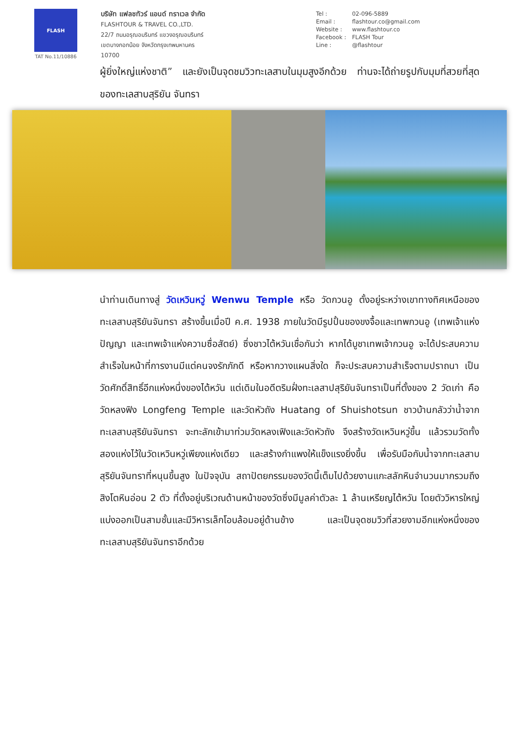FLASH
TAT No.11/10886
บริษัท แฟลชทัวร์ แอนด์ ทราเวล จำกัด
FLASHTOUR & TRAVEL CO.,LTD.
22/7 ถนนอรุณอมรินทร์ แขวงอรุณอมรินทร์
เขตบางกอกน้อย จังหวัดกรุงเทพมหานคร
10700
Tel : 02-096-5889
Email : flashtour.co@gmail.com
Website : www.flashtour.co
Facebook : FLASH Tour
Line : @flashtour
ผู้ยิ่งใหญ่แห่งชาติ” และยังเป็นจุดชมวิวทะเลสาบในมุมสูงอีกด้วย ท่านจะได้ถ่ายรูปกับมุมที่สวยที่สุดของทะเลสาบสุริยัน จันทรา
นำท่านเดินทางสู่ วัดเหวินหวู่ Wenwu Temple หรือ วัดกวนอู ตั้งอยู่ระหว่างเขาทางทิศเหนือของทะเลสาบสุริยันจันทรา สร้างขึ้นเมื่อปี ค.ศ. 1938 ภายในวัดมีรูปปั้นของขงจื้อและเทพกวนอู (เทพเจ้าแห่งปัญญา และเทพเจ้าแห่งความซื่อสัตย์) ซึ่งชาวไต้หวันเชื่อกันว่า หากได้บูชาเทพเจ้ากวนอู จะได้ประสบความสำเร็จในหน้าที่การงานมีแต่คนจงรักภักดี หรือหากวางแผนสิ่งใด ก็จะประสบความสำเร็จตามปราถนา เป็นวัดศักดิ์สิทธิ์อีกแห่งหนึ่งของไต้หวัน แต่เดิมในอดีตริมฝั่งทะเลสาปสุริยันจันทราเป็นที่ตั้งของ 2 วัดเก่า คือวัดหลงฟิง Longfeng Temple และวัดหัวถัง Huatang of Shuishotsun ชาวบ้านกลัวว่าน้ำจากทะเลสาบสุริยันจันทรา จะทะลักเข้ามาท่วมวัดหลงเฟิงและวัดหัวถัง จึงสร้างวัดเหวินหวู่ขึ้น แล้วรวมวัดทั้งสองแห่งไว้ในวัดเหวินหวู่เพียงแห่งเดียว และสร้างกำแพงให้แข็งแรงยิ่งขึ้น เพื่อรับมือกับน้ำจากทะเลสาบสุริยันจันทราที่หนุนขึ้นสูง ในปัจจุบัน สถาปัตยกรรมของวัดนี้เต็มไปด้วยงานแกะสลักหินจำนวนมากรวมถึงสิงโตหินอ่อน 2 ตัว ที่ตั้งอยู่บริเวณด้านหน้าของวัดซึ่งมีมูลค่าตัวละ 1 ล้านเหรียญไต้หวัน โดยตัววิหารใหญ่แบ่งออกเป็นสามชั้นและมีวิหารเล็กโอบล้อมอยู่ด้านข้าง และเป็นจุดชมวิวที่สวยงามอีกแห่งหนึ่งของทะเลสาบสุริยันจันทราอีกด้วย